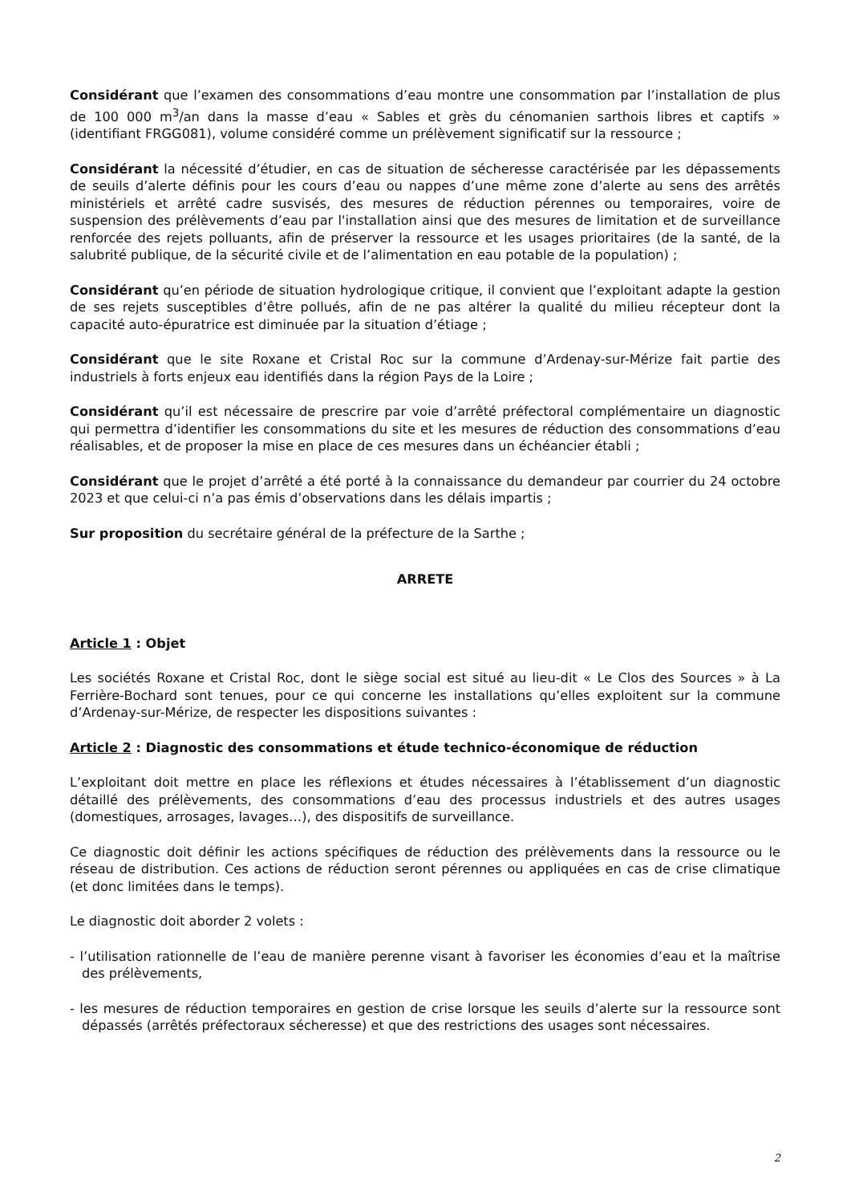Considérant que l’examen des consommations d’eau montre une consommation par l’installation de plus de 100 000 m<sup>3</sup>/an dans la masse d’eau « Sables et grès du cénomanien sarthois libres et captifs » (identifiant FRGG081), volume considéré comme un prélèvement significatif sur la ressource ;
Considérant la nécessité d’étudier, en cas de situation de sécheresse caractérisée par les dépassements de seuils d’alerte définis pour les cours d’eau ou nappes d’une même zone d’alerte au sens des arrêtés ministériels et arrêté cadre susvisés, des mesures de réduction pérennes ou temporaires, voire de suspension des prélèvements d’eau par l'installation ainsi que des mesures de limitation et de surveillance renforcée des rejets polluants, afin de préserver la ressource et les usages prioritaires (de la santé, de la salubrité publique, de la sécurité civile et de l’alimentation en eau potable de la population) ;
Considérant qu’en période de situation hydrologique critique, il convient que l’exploitant adapte la gestion de ses rejets susceptibles d’être pollués, afin de ne pas altérer la qualité du milieu récepteur dont la capacité auto-épuratrice est diminuée par la situation d’étiage ;
Considérant que le site Roxane et Cristal Roc sur la commune d’Ardenay-sur-Mérize fait partie des industriels à forts enjeux eau identifiés dans la région Pays de la Loire ;
Considérant qu’il est nécessaire de prescrire par voie d’arrêté préfectoral complémentaire un diagnostic qui permettra d’identifier les consommations du site et les mesures de réduction des consommations d’eau réalisables, et de proposer la mise en place de ces mesures dans un échéancier établi ;
Considérant que le projet d’arrêté a été porté à la connaissance du demandeur par courrier du 24 octobre 2023 et que celui-ci n’a pas émis d’observations dans les délais impartis ;
Sur proposition du secrétaire général de la préfecture de la Sarthe ;
ARRETE
Article 1 : Objet
Les sociétés Roxane et Cristal Roc, dont le siège social est situé au lieu-dit « Le Clos des Sources » à La Ferrière-Bochard sont tenues, pour ce qui concerne les installations qu’elles exploitent sur la commune d’Ardenay-sur-Mérize, de respecter les dispositions suivantes :
Article 2 : Diagnostic des consommations et étude technico-économique de réduction
L’exploitant doit mettre en place les réflexions et études nécessaires à l’établissement d’un diagnostic détaillé des prélèvements, des consommations d’eau des processus industriels et des autres usages (domestiques, arrosages, lavages…), des dispositifs de surveillance.
Ce diagnostic doit définir les actions spécifiques de réduction des prélèvements dans la ressource ou le réseau de distribution. Ces actions de réduction seront pérennes ou appliquées en cas de crise climatique (et donc limitées dans le temps).
Le diagnostic doit aborder 2 volets :
- l’utilisation rationnelle de l’eau de manière perenne visant à favoriser les économies d’eau et la maîtrise des prélèvements,
- les mesures de réduction temporaires en gestion de crise lorsque les seuils d’alerte sur la ressource sont dépassés (arrêtés préfectoraux sécheresse) et que des restrictions des usages sont nécessaires.
2